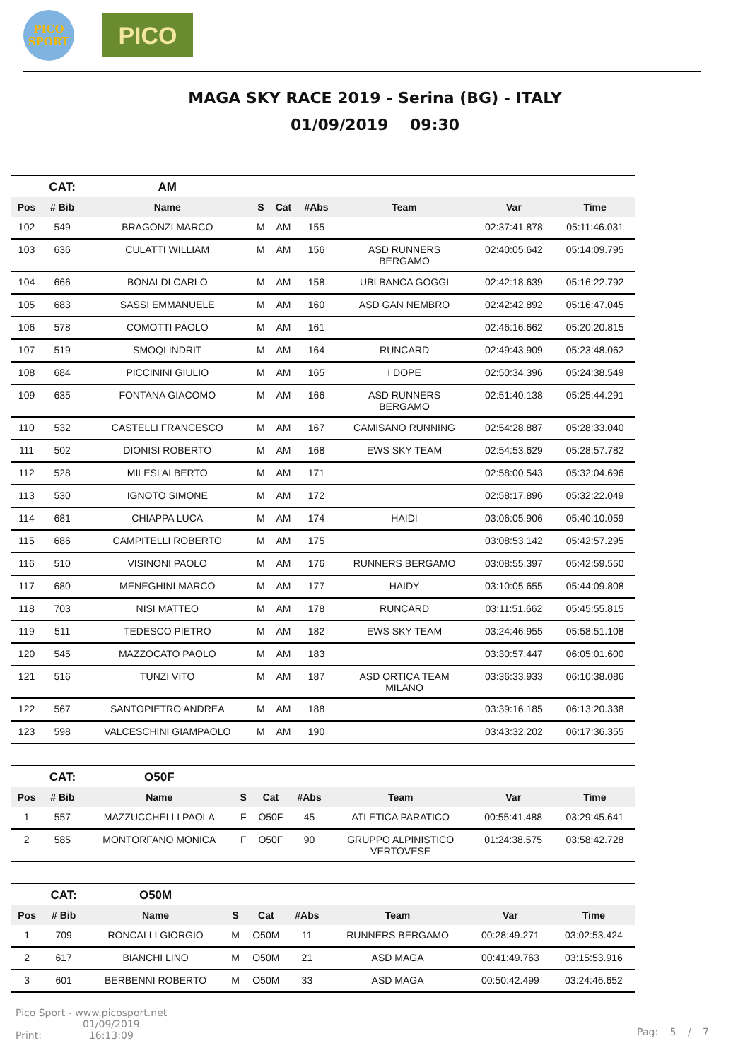PICO
SPORT
PICO
MAGA SKY RACE 2019 - Serina (BG) - ITALY
01/09/2019 09:30
| | CAT: | AM | | | | | | |
| Pos | # Bib | Name | S | Cat | #Abs | Team | Var | Time |
| 102 | 549 | BRAGONZI MARCO | M | AM | 155 | | 02:37:41.878 | 05:11:46.031 |
| 103 | 636 | CULATTI WILLIAM | M | AM | 156 | ASD RUNNERS BERGAMO | 02:40:05.642 | 05:14:09.795 |
| 104 | 666 | BONALDI CARLO | M | AM | 158 | UBI BANCA GOGGI | 02:42:18.639 | 05:16:22.792 |
| 105 | 683 | SASSI EMMANUELE | M | AM | 160 | ASD GAN NEMBRO | 02:42:42.892 | 05:16:47.045 |
| 106 | 578 | COMOTTI PAOLO | M | AM | 161 | | 02:46:16.662 | 05:20:20.815 |
| 107 | 519 | SMOQI INDRIT | M | AM | 164 | RUNCARD | 02:49:43.909 | 05:23:48.062 |
| 108 | 684 | PICCININI GIULIO | M | AM | 165 | I DOPE | 02:50:34.396 | 05:24:38.549 |
| 109 | 635 | FONTANA GIACOMO | M | AM | 166 | ASD RUNNERS BERGAMO | 02:51:40.138 | 05:25:44.291 |
| 110 | 532 | CASTELLI FRANCESCO | M | AM | 167 | CAMISANO RUNNING | 02:54:28.887 | 05:28:33.040 |
| 111 | 502 | DIONISI ROBERTO | M | AM | 168 | EWS SKY TEAM | 02:54:53.629 | 05:28:57.782 |
| 112 | 528 | MILESI ALBERTO | M | AM | 171 | | 02:58:00.543 | 05:32:04.696 |
| 113 | 530 | IGNOTO SIMONE | M | AM | 172 | | 02:58:17.896 | 05:32:22.049 |
| 114 | 681 | CHIAPPA LUCA | M | AM | 174 | HAIDI | 03:06:05.906 | 05:40:10.059 |
| 115 | 686 | CAMPITELLI ROBERTO | M | AM | 175 | | 03:08:53.142 | 05:42:57.295 |
| 116 | 510 | VISINONI PAOLO | M | AM | 176 | RUNNERS BERGAMO | 03:08:55.397 | 05:42:59.550 |
| 117 | 680 | MENEGHINI MARCO | M | AM | 177 | HAIDY | 03:10:05.655 | 05:44:09.808 |
| 118 | 703 | NISI MATTEO | M | AM | 178 | RUNCARD | 03:11:51.662 | 05:45:55.815 |
| 119 | 511 | TEDESCO PIETRO | M | AM | 182 | EWS SKY TEAM | 03:24:46.955 | 05:58:51.108 |
| 120 | 545 | MAZZOCATO PAOLO | M | AM | 183 | | 03:30:57.447 | 06:05:01.600 |
| 121 | 516 | TUNZI VITO | M | AM | 187 | ASD ORTICA TEAM MILANO | 03:36:33.933 | 06:10:38.086 |
| 122 | 567 | SANTOPIETRO ANDREA | M | AM | 188 | | 03:39:16.185 | 06:13:20.338 |
| 123 | 598 | VALCESCHINI GIAMPAOLO | M | AM | 190 | | 03:43:32.202 | 06:17:36.355 |
| | CAT: | O50F | | | | | | |
| Pos | # Bib | Name | S | Cat | #Abs | Team | Var | Time |
| 1 | 557 | MAZZUCCHELLI PAOLA | F | O50F | 45 | ATLETICA PARATICO | 00:55:41.488 | 03:29:45.641 |
| 2 | 585 | MONTORFANO MONICA | F | O50F | 90 | GRUPPO ALPINISTICO VERTOVESE | 01:24:38.575 | 03:58:42.728 |
| | CAT: | O50M | | | | | | |
| Pos | # Bib | Name | S | Cat | #Abs | Team | Var | Time |
| 1 | 709 | RONCALLI GIORGIO | M | O50M | 11 | RUNNERS BERGAMO | 00:28:49.271 | 03:02:53.424 |
| 2 | 617 | BIANCHI LINO | M | O50M | 21 | ASD MAGA | 00:41:49.763 | 03:15:53.916 |
| 3 | 601 | BERBENNI ROBERTO | M | O50M | 33 | ASD MAGA | 00:50:42.499 | 03:24:46.652 |
Pico Sport - www.picosport.net
Print: 01/09/2019
16:13:09
Pag: 5 / 7